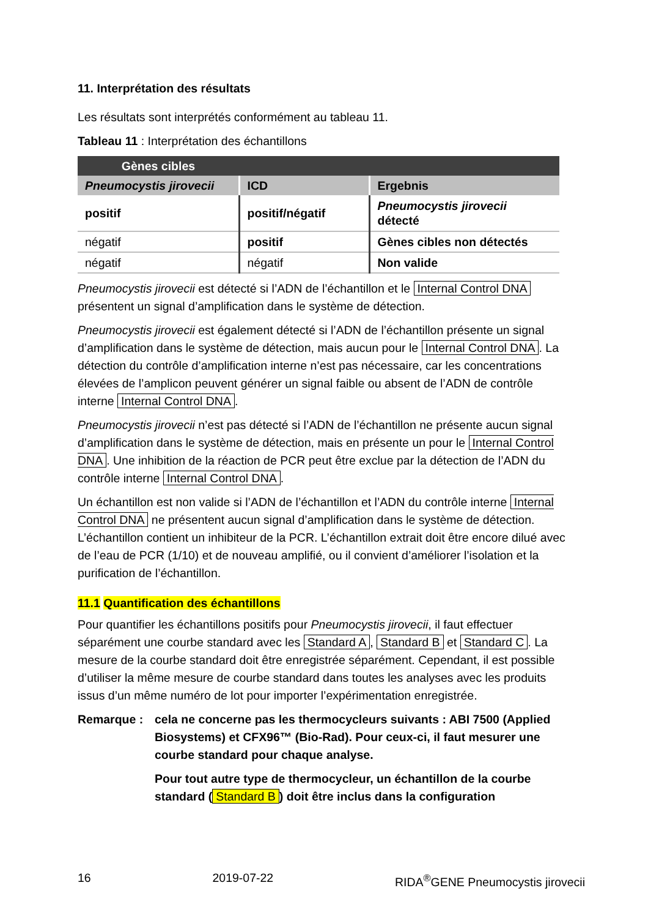11. Interprétation des résultats
Les résultats sont interprétés conformément au tableau 11.
Tableau 11 : Interprétation des échantillons
| Gènes cibles | | |
| --- | --- | --- |
| Pneumocystis jirovecii | ICD | Ergebnis |
| positif | positif/négatif | Pneumocystis jirovecii détecté |
| négatif | positif | Gènes cibles non détectés |
| négatif | négatif | Non valide |
Pneumocystis jirovecii est détecté si l’ADN de l’échantillon et le Internal Control DNA présentent un signal d’amplification dans le système de détection.
Pneumocystis jirovecii est également détecté si l’ADN de l’échantillon présente un signal d’amplification dans le système de détection, mais aucun pour le Internal Control DNA. La détection du contrôle d’amplification interne n’est pas nécessaire, car les concentrations élevées de l’amplicon peuvent générer un signal faible ou absent de l’ADN de contrôle interne Internal Control DNA.
Pneumocystis jirovecii n’est pas détecté si l’ADN de l’échantillon ne présente aucun signal d’amplification dans le système de détection, mais en présente un pour le Internal Control DNA. Une inhibition de la réaction de PCR peut être exclue par la détection de l’ADN du contrôle interne Internal Control DNA.
Un échantillon est non valide si l’ADN de l’échantillon et l’ADN du contrôle interne Internal Control DNA ne présentent aucun signal d’amplification dans le système de détection. L’échantillon contient un inhibiteur de la PCR. L’échantillon extrait doit être encore dilué avec de l’eau de PCR (1/10) et de nouveau amplifié, ou il convient d’améliorer l’isolation et la purification de l’échantillon.
11.1 Quantification des échantillons
Pour quantifier les échantillons positifs pour Pneumocystis jirovecii, il faut effectuer séparément une courbe standard avec les Standard A, Standard B et Standard C. La mesure de la courbe standard doit être enregistrée séparément. Cependant, il est possible d’utiliser la même mesure de courbe standard dans toutes les analyses avec les produits issus d’un même numéro de lot pour importer l’expérimentation enregistrée.
Remarque : cela ne concerne pas les thermocycleurs suivants : ABI 7500 (Applied Biosystems) et CFX96™ (Bio-Rad). Pour ceux-ci, il faut mesurer une courbe standard pour chaque analyse.
Pour tout autre type de thermocycleur, un échantillon de la courbe standard (Standard B) doit être inclus dans la configuration
16 2019-07-22 RIDA<sup>®</sup>GENE Pneumocystis jirovecii